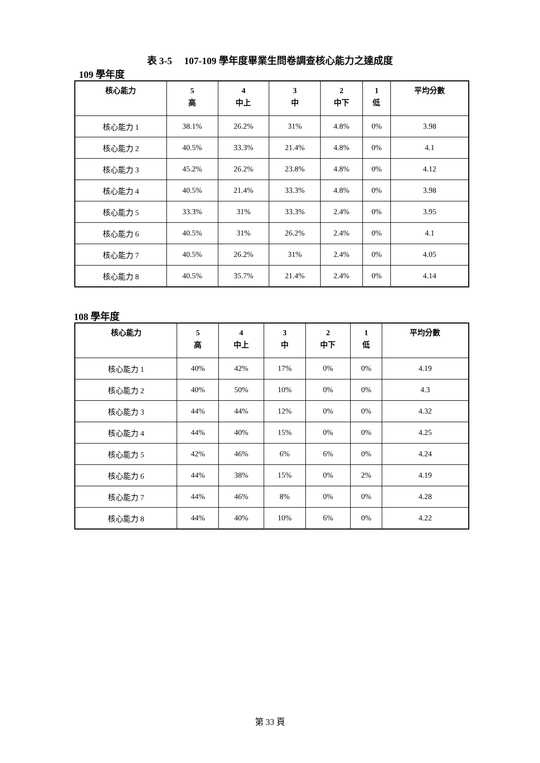表 3-5　 107-109 學年度畢業生問卷調查核心能力之達成度
109 學年度
| 核心能力 | 5 高 | 4 中上 | 3 中 | 2 中下 | 1 低 | 平均分數 |
| --- | --- | --- | --- | --- | --- | --- |
| 核心能力 1 | 38.1% | 26.2% | 31% | 4.8% | 0% | 3.98 |
| 核心能力 2 | 40.5% | 33.3% | 21.4% | 4.8% | 0% | 4.1 |
| 核心能力 3 | 45.2% | 26.2% | 23.8% | 4.8% | 0% | 4.12 |
| 核心能力 4 | 40.5% | 21.4% | 33.3% | 4.8% | 0% | 3.98 |
| 核心能力 5 | 33.3% | 31% | 33.3% | 2.4% | 0% | 3.95 |
| 核心能力 6 | 40.5% | 31% | 26.2% | 2.4% | 0% | 4.1 |
| 核心能力 7 | 40.5% | 26.2% | 31% | 2.4% | 0% | 4.05 |
| 核心能力 8 | 40.5% | 35.7% | 21.4% | 2.4% | 0% | 4.14 |
108 學年度
| 核心能力 | 5 高 | 4 中上 | 3 中 | 2 中下 | 1 低 | 平均分數 |
| --- | --- | --- | --- | --- | --- | --- |
| 核心能力 1 | 40% | 42% | 17% | 0% | 0% | 4.19 |
| 核心能力 2 | 40% | 50% | 10% | 0% | 0% | 4.3 |
| 核心能力 3 | 44% | 44% | 12% | 0% | 0% | 4.32 |
| 核心能力 4 | 44% | 40% | 15% | 0% | 0% | 4.25 |
| 核心能力 5 | 42% | 46% | 6% | 6% | 0% | 4.24 |
| 核心能力 6 | 44% | 38% | 15% | 0% | 2% | 4.19 |
| 核心能力 7 | 44% | 46% | 8% | 0% | 0% | 4.28 |
| 核心能力 8 | 44% | 40% | 10% | 6% | 0% | 4.22 |
第 33 頁